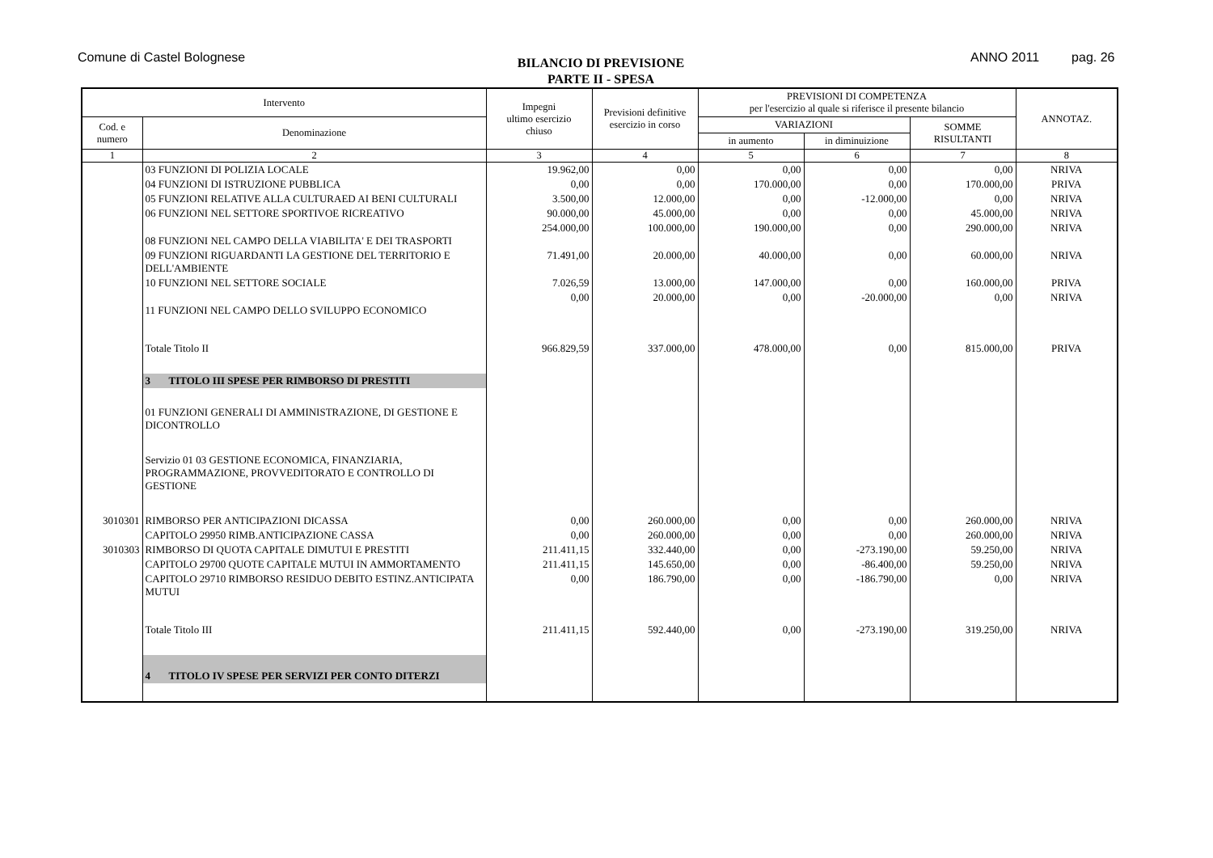Comune di Castel Bolognese
BILANCIO DI PREVISIONE
PARTE II - SPESA
ANNO 2011 pag. 26
| Intervento | | Impegni ultimo esercizio chiuso | Previsioni definitive esercizio in corso | PREVISIONI DI COMPETENZA per l'esercizio al quale si riferisce il presente bilancio | | | ANNOTAZ. |
| --- | --- | --- | --- | --- | --- | --- | --- |
| Cod. e numero | Denominazione | | | VARIAZIONI | | SOMME RISULTANTI | |
| | | | | in aumento | in diminuizione | | |
| 1 | 2 | 3 | 4 | 5 | 6 | 7 | 8 |
| | 03 FUNZIONI DI POLIZIA LOCALE | 19.962,00 | 0,00 | 0,00 | 0,00 | 0,00 | NRIVA |
| | 04 FUNZIONI DI ISTRUZIONE PUBBLICA | 0,00 | 0,00 | 170.000,00 | 0,00 | 170.000,00 | PRIVA |
| | 05 FUNZIONI RELATIVE ALLA CULTURAED AI BENI CULTURALI | 3.500,00 | 12.000,00 | 0,00 | -12.000,00 | 0,00 | NRIVA |
| | 06 FUNZIONI NEL SETTORE SPORTIVOE RICREATIVO | 90.000,00 | 45.000,00 | 0,00 | 0,00 | 45.000,00 | NRIVA |
| | 08 FUNZIONI NEL CAMPO DELLA VIABILITA' E DEI TRASPORTI | 254.000,00 | 100.000,00 | 190.000,00 | 0,00 | 290.000,00 | NRIVA |
| | 09 FUNZIONI RIGUARDANTI LA GESTIONE DEL TERRITORIO E DELL'AMBIENTE | 71.491,00 | 20.000,00 | 40.000,00 | 0,00 | 60.000,00 | NRIVA |
| | 10 FUNZIONI NEL SETTORE SOCIALE | 7.026,59 | 13.000,00 | 147.000,00 | 0,00 | 160.000,00 | PRIVA |
| | 11 FUNZIONI NEL CAMPO DELLO SVILUPPO ECONOMICO | 0,00 | 20.000,00 | 0,00 | -20.000,00 | 0,00 | NRIVA |
| | Totale Titolo II | 966.829,59 | 337.000,00 | 478.000,00 | 0,00 | 815.000,00 | PRIVA |
| | 3 TITOLO III SPESE PER RIMBORSO DI PRESTITI | | | | | | |
| | 01 FUNZIONI GENERALI DI AMMINISTRAZIONE, DI GESTIONE E DICONTROLLO | | | | | | |
| | Servizio 01 03 GESTIONE ECONOMICA, FINANZIARIA, PROGRAMMAZIONE, PROVVEDITORATO E CONTROLLO DI GESTIONE | | | | | | |
| 3010301 | RIMBORSO PER ANTICIPAZIONI DICASSA | 0,00 | 260.000,00 | 0,00 | 0,00 | 260.000,00 | NRIVA |
| | CAPITOLO 29950 RIMB.ANTICIPAZIONE CASSA | 0,00 | 260.000,00 | 0,00 | 0,00 | 260.000,00 | NRIVA |
| 3010303 | RIMBORSO DI QUOTA CAPITALE DIMUTUI E PRESTITI | 211.411,15 | 332.440,00 | 0,00 | -273.190,00 | 59.250,00 | NRIVA |
| | CAPITOLO 29700 QUOTE CAPITALE MUTUI IN AMMORTAMENTO | 211.411,15 | 145.650,00 | 0,00 | -86.400,00 | 59.250,00 | NRIVA |
| | CAPITOLO 29710 RIMBORSO RESIDUO DEBITO ESTINZ.ANTICIPATA MUTUI | 0,00 | 186.790,00 | 0,00 | -186.790,00 | 0,00 | NRIVA |
| | Totale Titolo III | 211.411,15 | 592.440,00 | 0,00 | -273.190,00 | 319.250,00 | NRIVA |
| | 4 TITOLO IV SPESE PER SERVIZI PER CONTO DITERZI | | | | | | |